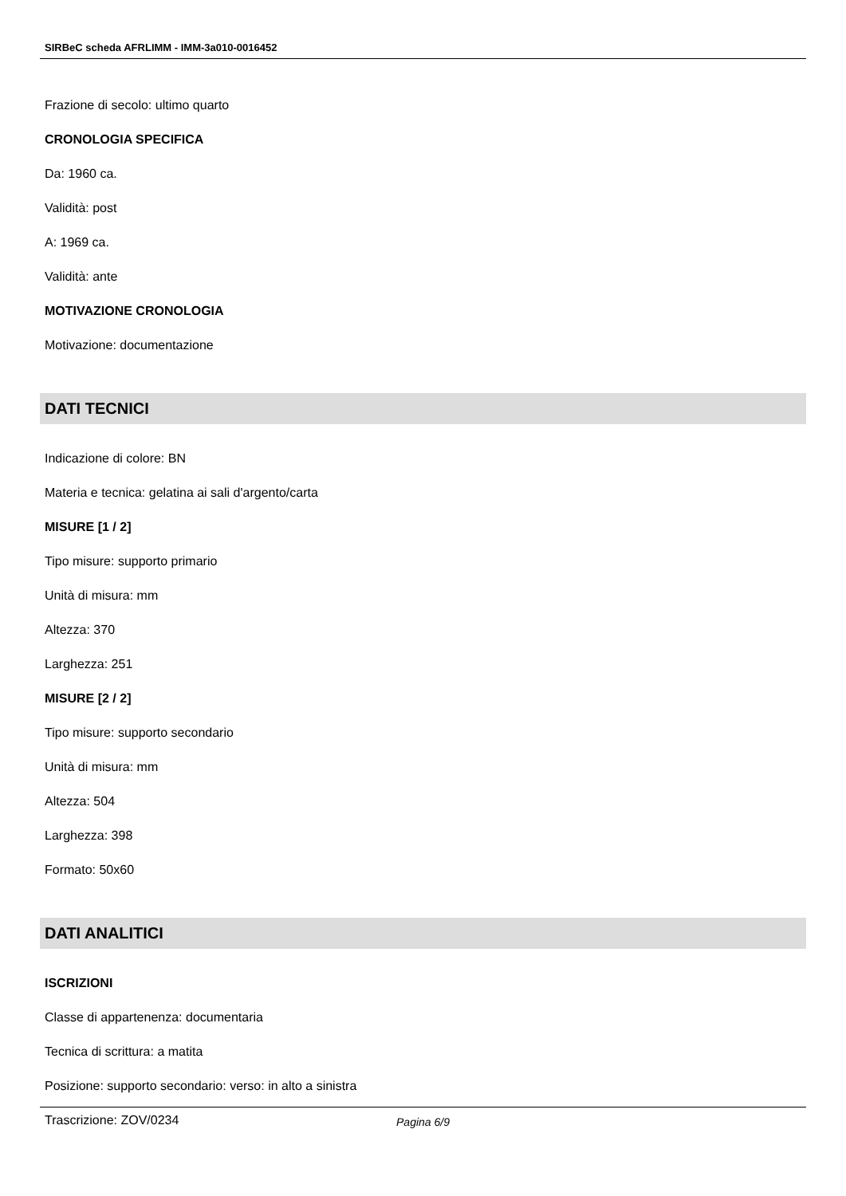SIRBeC scheda AFRLIMM - IMM-3a010-0016452
Frazione di secolo: ultimo quarto
CRONOLOGIA SPECIFICA
Da: 1960 ca.
Validità: post
A: 1969 ca.
Validità: ante
MOTIVAZIONE CRONOLOGIA
Motivazione: documentazione
DATI TECNICI
Indicazione di colore: BN
Materia e tecnica: gelatina ai sali d'argento/carta
MISURE [1 / 2]
Tipo misure: supporto primario
Unità di misura: mm
Altezza: 370
Larghezza: 251
MISURE [2 / 2]
Tipo misure: supporto secondario
Unità di misura: mm
Altezza: 504
Larghezza: 398
Formato: 50x60
DATI ANALITICI
ISCRIZIONI
Classe di appartenenza: documentaria
Tecnica di scrittura: a matita
Posizione: supporto secondario: verso: in alto a sinistra
Trascrizione: ZOV/0234
Pagina 6/9